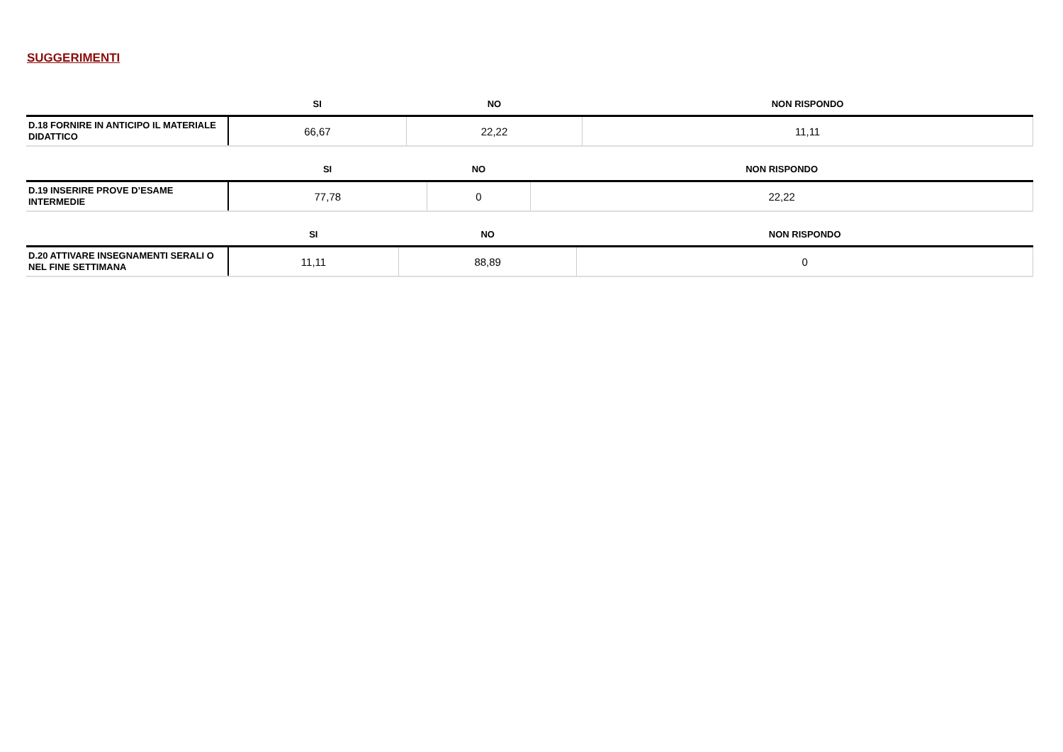SUGGERIMENTI
| | SI | NO | NON RISPONDO |
| --- | --- | --- | --- |
| D.18 FORNIRE IN ANTICIPO IL MATERIALE DIDATTICO | 66,67 | 22,22 | 11,11 |
| | SI | NO | NON RISPONDO |
| --- | --- | --- | --- |
| D.19 INSERIRE PROVE D’ESAME INTERMEDIE | 77,78 | 0 | 22,22 |
| | SI | NO | NON RISPONDO |
| --- | --- | --- | --- |
| D.20 ATTIVARE INSEGNAMENTI SERALI O NEL FINE SETTIMANA | 11,11 | 88,89 | 0 |